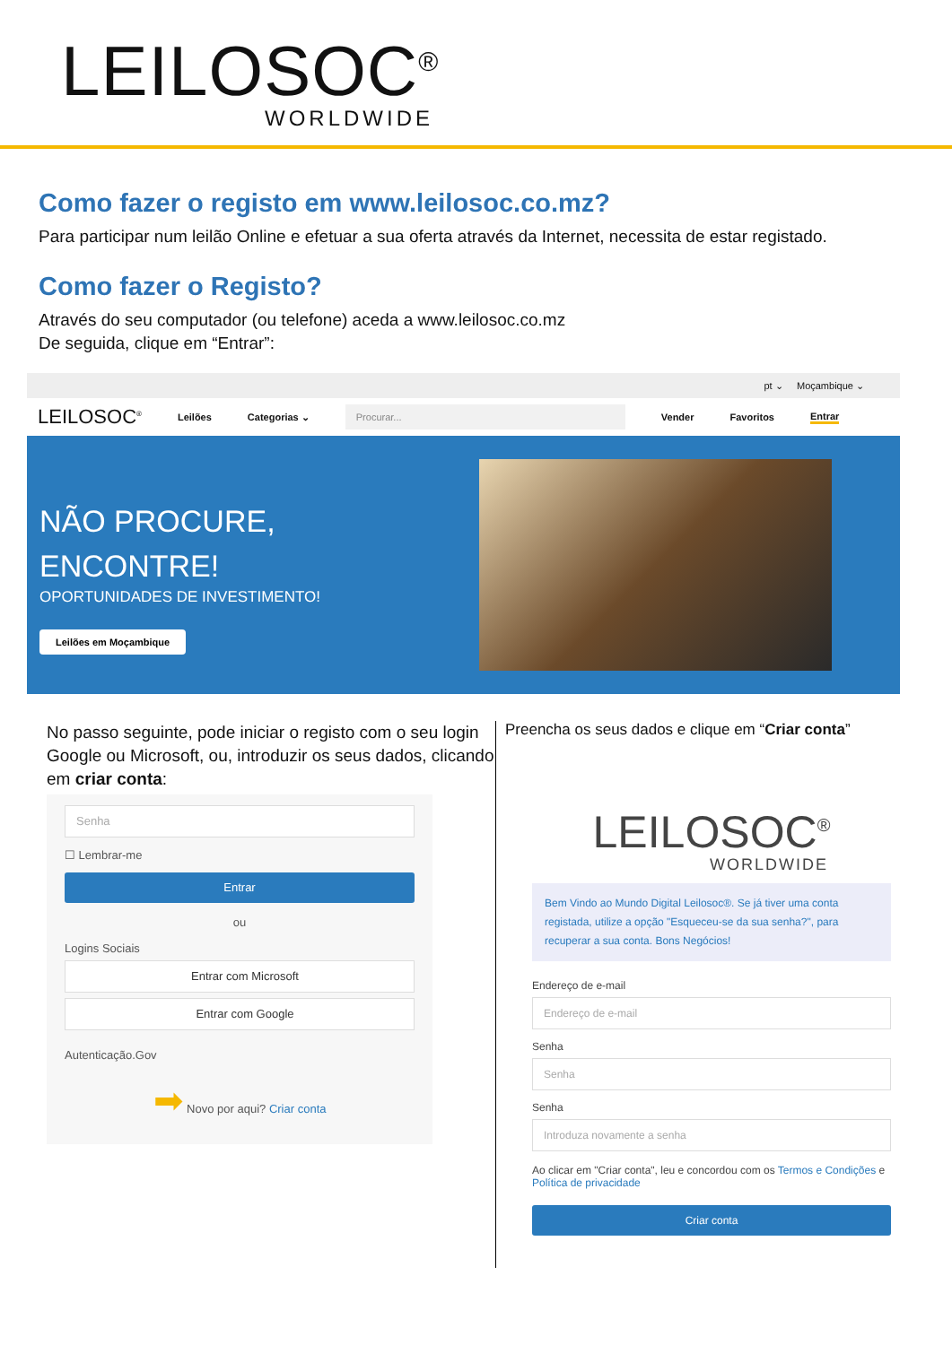LEILOSOC<sup>®</sup>
WORLDWIDE
Como fazer o registo em www.leilosoc.co.mz?
Para participar num leilão Online e efetuar a sua oferta através da Internet, necessita de estar registado.
Como fazer o Registo?
Através do seu computador (ou telefone) aceda a www.leilosoc.co.mz
De seguida, clique em “Entrar”:
pt ⌄ Moçambique ⌄
LEILOSOC<sup>®</sup> Leilões Categorias ⌄ Procurar... Vender Favoritos Entrar
NÃO PROCURE,
ENCONTRE!
OPORTUNIDADES DE INVESTIMENTO!
Leilões em Moçambique
No passo seguinte, pode iniciar o registo com o seu login Google ou Microsoft, ou, introduzir os seus dados, clicando em criar conta:
Senha
☐ Lembrar-me
Entrar
ou
Logins Sociais
Entrar com Microsoft
Entrar com Google
Autenticação.Gov
➡ Novo por aqui? Criar conta
Preencha os seus dados e clique em “Criar conta”
LEILOSOC<sup>®</sup>
WORLDWIDE
Bem Vindo ao Mundo Digital Leilosoc®. Se já tiver uma conta registada, utilize a opção "Esqueceu-se da sua senha?", para recuperar a sua conta. Bons Negócios!
Endereço de e-mail
Endereço de e-mail
Senha
Senha
Senha
Introduza novamente a senha
Ao clicar em "Criar conta", leu e concordou com os Termos e Condições e Política de privacidade
Criar conta